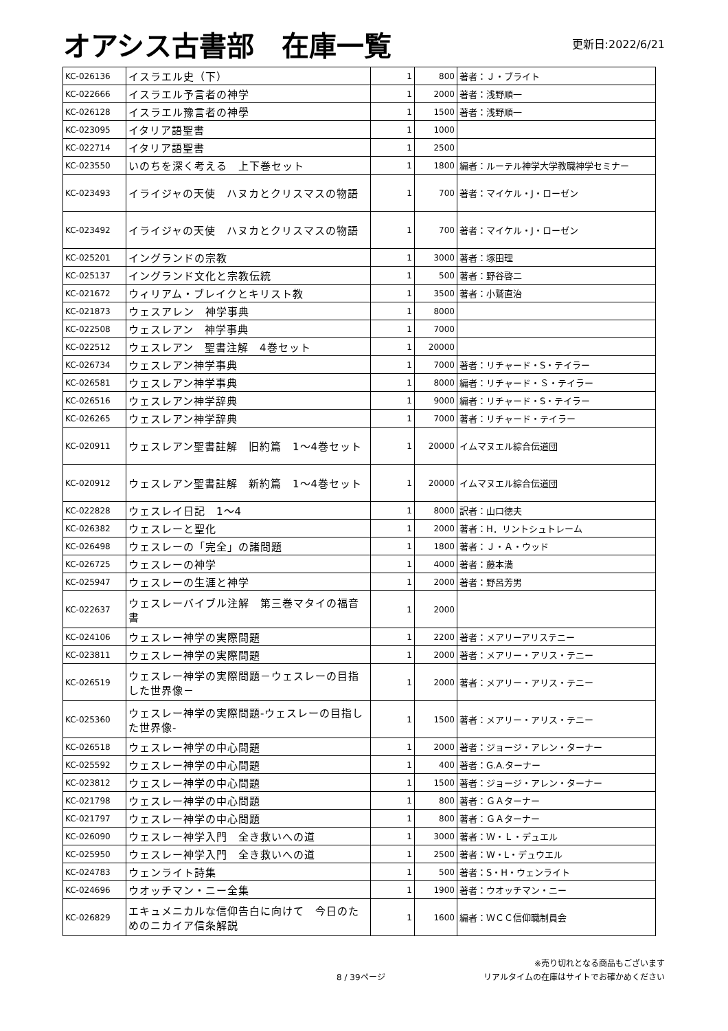オアシス古書部　在庫一覧
更新日:2022/6/21
| KC-026136 | イスラエル史（下） | 1 | 800 | 著者：Ｊ・ブライト |
| KC-022666 | イスラエル予言者の神学 | 1 | 2000 | 著者：浅野順一 |
| KC-026128 | イスラエル豫言者の神學 | 1 | 1500 | 著者：浅野順一 |
| KC-023095 | イタリア語聖書 | 1 | 1000 | |
| KC-022714 | イタリア語聖書 | 1 | 2500 | |
| KC-023550 | いのちを深く考える 上下巻セット | 1 | 1800 | 編者：ルーテル神学大学教職神学セミナー |
| KC-023493 | イライジャの天使 ハヌカとクリスマスの物語 | 1 | 700 | 著者：マイケル・J・ローゼン |
| KC-023492 | イライジャの天使 ハヌカとクリスマスの物語 | 1 | 700 | 著者：マイケル・J・ローゼン |
| KC-025201 | イングランドの宗教 | 1 | 3000 | 著者：塚田理 |
| KC-025137 | イングランド文化と宗教伝統 | 1 | 500 | 著者：野谷啓二 |
| KC-021672 | ウィリアム・ブレイクとキリスト教 | 1 | 3500 | 著者：小鷲直治 |
| KC-021873 | ウェスアレン 神学事典 | 1 | 8000 | |
| KC-022508 | ウェスレアン 神学事典 | 1 | 7000 | |
| KC-022512 | ウェスレアン 聖書注解 4巻セット | 1 | 20000 | |
| KC-026734 | ウェスレアン神学事典 | 1 | 7000 | 著者：リチャード・S・テイラー |
| KC-026581 | ウェスレアン神学事典 | 1 | 8000 | 編者：リチャード・Ｓ・テイラー |
| KC-026516 | ウェスレアン神学辞典 | 1 | 9000 | 編者：リチャード・S・テイラー |
| KC-026265 | ウェスレアン神学辞典 | 1 | 7000 | 著者：リチャード・テイラー |
| KC-020911 | ウェスレアン聖書註解 旧約篇 1〜4巻セット | 1 | 20000 | イムマヌエル綜合伝道団 |
| KC-020912 | ウェスレアン聖書註解 新約篇 1〜4巻セット | 1 | 20000 | イムマヌエル綜合伝道団 |
| KC-022828 | ウェスレイ日記 1〜4 | 1 | 8000 | 訳者：山口徳夫 |
| KC-026382 | ウェスレーと聖化 | 1 | 2000 | 著者：H．リントシュトレーム |
| KC-026498 | ウェスレーの「完全」の諸問題 | 1 | 1800 | 著者：Ｊ・Ａ・ウッド |
| KC-026725 | ウェスレーの神学 | 1 | 4000 | 著者：藤本満 |
| KC-025947 | ウェスレーの生涯と神学 | 1 | 2000 | 著者：野呂芳男 |
| KC-022637 | ウェスレーバイブル注解 第三巻マタイの福音書 | 1 | 2000 | |
| KC-024106 | ウェスレー神学の実際問題 | 1 | 2200 | 著者：メアリーアリステニー |
| KC-023811 | ウェスレー神学の実際問題 | 1 | 2000 | 著者：メアリー・アリス・テニー |
| KC-026519 | ウェスレー神学の実際問題－ウェスレーの目指した世界像－ | 1 | 2000 | 著者：メアリー・アリス・テニー |
| KC-025360 | ウェスレー神学の実際問題-ウェスレーの目指した世界像- | 1 | 1500 | 著者：メアリー・アリス・テニー |
| KC-026518 | ウェスレー神学の中心問題 | 1 | 2000 | 著者：ジョージ・アレン・ターナー |
| KC-025592 | ウェスレー神学の中心問題 | 1 | 400 | 著者：G.A.ターナー |
| KC-023812 | ウェスレー神学の中心問題 | 1 | 1500 | 著者：ジョージ・アレン・ターナー |
| KC-021798 | ウェスレー神学の中心問題 | 1 | 800 | 著者：ＧＡターナー |
| KC-021797 | ウェスレー神学の中心問題 | 1 | 800 | 著者：ＧＡターナー |
| KC-026090 | ウェスレー神学入門 全き救いへの道 | 1 | 3000 | 著者：Ｗ・Ｌ・デュエル |
| KC-025950 | ウェスレー神学入門 全き救いへの道 | 1 | 2500 | 著者：W・L・デュウエル |
| KC-024783 | ウェンライト詩集 | 1 | 500 | 著者：S・H・ウェンライト |
| KC-024696 | ウオッチマン・ニー全集 | 1 | 1900 | 著者：ウオッチマン・ニー |
| KC-026829 | エキュメニカルな信仰告白に向けて 今日のためのニカイア信条解説 | 1 | 1600 | 編者：ＷＣＣ信仰職制員会 |
8 / 39ページ
※売り切れとなる商品もございます
リアルタイムの在庫はサイトでお確かめください